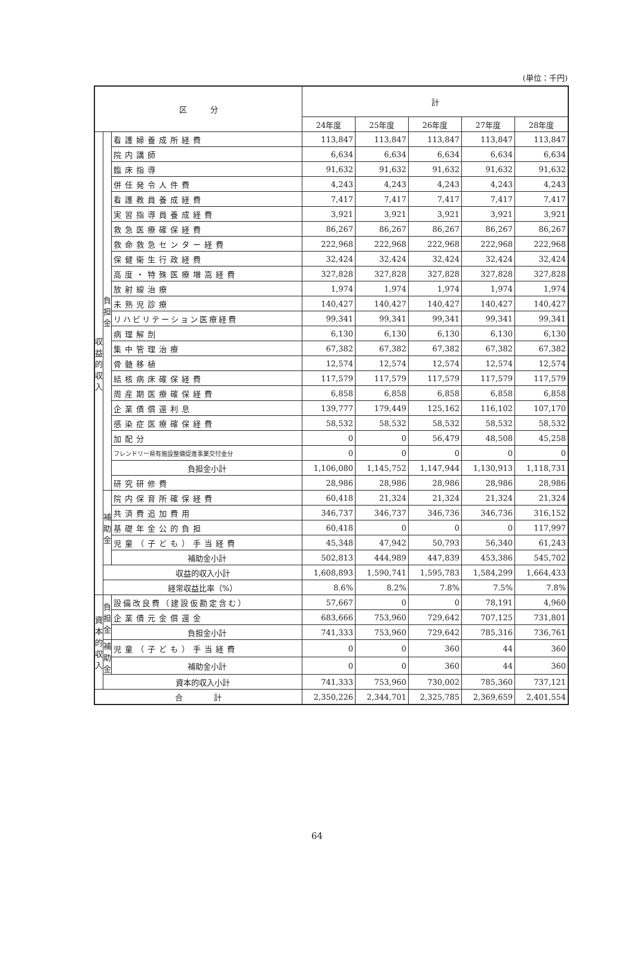(単位：千円)
| 区 分 | | | 計 | | | | |
| --- | --- | --- | --- | --- | --- | --- | --- |
| | | | 24年度 | 25年度 | 26年度 | 27年度 | 28年度 |
| 収益的収入 | 負担金 | 看護婦養成所経費 | 113,847 | 113,847 | 113,847 | 113,847 | 113,847 |
| | | 院内講師 | 6,634 | 6,634 | 6,634 | 6,634 | 6,634 |
| | | 臨床指導 | 91,632 | 91,632 | 91,632 | 91,632 | 91,632 |
| | | 併任発令人件費 | 4,243 | 4,243 | 4,243 | 4,243 | 4,243 |
| | | 看護教員養成経費 | 7,417 | 7,417 | 7,417 | 7,417 | 7,417 |
| | | 実習指導員養成経費 | 3,921 | 3,921 | 3,921 | 3,921 | 3,921 |
| | | 救急医療確保経費 | 86,267 | 86,267 | 86,267 | 86,267 | 86,267 |
| | | 救命救急センター経費 | 222,968 | 222,968 | 222,968 | 222,968 | 222,968 |
| | | 保健衛生行政経費 | 32,424 | 32,424 | 32,424 | 32,424 | 32,424 |
| | | 高度・特殊医療増嵩経費 | 327,828 | 327,828 | 327,828 | 327,828 | 327,828 |
| | | 放射線治療 | 1,974 | 1,974 | 1,974 | 1,974 | 1,974 |
| | | 未熟児診療 | 140,427 | 140,427 | 140,427 | 140,427 | 140,427 |
| | | リハビリテーション医療経費 | 99,341 | 99,341 | 99,341 | 99,341 | 99,341 |
| | | 病理解剖 | 6,130 | 6,130 | 6,130 | 6,130 | 6,130 |
| | | 集中管理治療 | 67,382 | 67,382 | 67,382 | 67,382 | 67,382 |
| | | 骨髄移植 | 12,574 | 12,574 | 12,574 | 12,574 | 12,574 |
| | | 結核病床確保経費 | 117,579 | 117,579 | 117,579 | 117,579 | 117,579 |
| | | 周産期医療確保経費 | 6,858 | 6,858 | 6,858 | 6,858 | 6,858 |
| | | 企業債償還利息 | 139,777 | 179,449 | 125,162 | 116,102 | 107,170 |
| | | 感染症医療確保経費 | 58,532 | 58,532 | 58,532 | 58,532 | 58,532 |
| | | 加配分 | 0 | 0 | 56,479 | 48,508 | 45,258 |
| | | フレンドリー県有施設整備促進事業交付金分 | 0 | 0 | 0 | 0 | 0 |
| | | 負担金小計 | 1,106,080 | 1,145,752 | 1,147,944 | 1,130,913 | 1,118,731 |
| | | 研究研修費 | 28,986 | 28,986 | 28,986 | 28,986 | 28,986 |
| | 補助金 | 院内保育所確保経費 | 60,418 | 21,324 | 21,324 | 21,324 | 21,324 |
| | | 共済費追加費用 | 346,737 | 346,737 | 346,736 | 346,736 | 316,152 |
| | | 基礎年金公的負担 | 60,418 | 0 | 0 | 0 | 117,997 |
| | | 児童（子ども）手当経費 | 45,348 | 47,942 | 50,793 | 56,340 | 61,243 |
| | | 補助金小計 | 502,813 | 444,989 | 447,839 | 453,386 | 545,702 |
| | 収益的収入小計 | | 1,608,893 | 1,590,741 | 1,595,783 | 1,584,299 | 1,664,433 |
| | 経常収益比率（%） | | 8.6% | 8.2% | 7.8% | 7.5% | 7.8% |
| 資本的収入 | 負担金 | 設備改良費（建設仮勘定含む） | 57,667 | 0 | 0 | 78,191 | 4,960 |
| | | 企業債元金償還金 | 683,666 | 753,960 | 729,642 | 707,125 | 731,801 |
| | | 負担金小計 | 741,333 | 753,960 | 729,642 | 785,316 | 736,761 |
| | 補助金 | 児童（子ども）手当経費 | 0 | 0 | 360 | 44 | 360 |
| | | 補助金小計 | 0 | 0 | 360 | 44 | 360 |
| | 資本的収入小計 | | 741,333 | 753,960 | 730,002 | 785,360 | 737,121 |
| 合 計 | | | 2,350,226 | 2,344,701 | 2,325,785 | 2,369,659 | 2,401,554 |
64